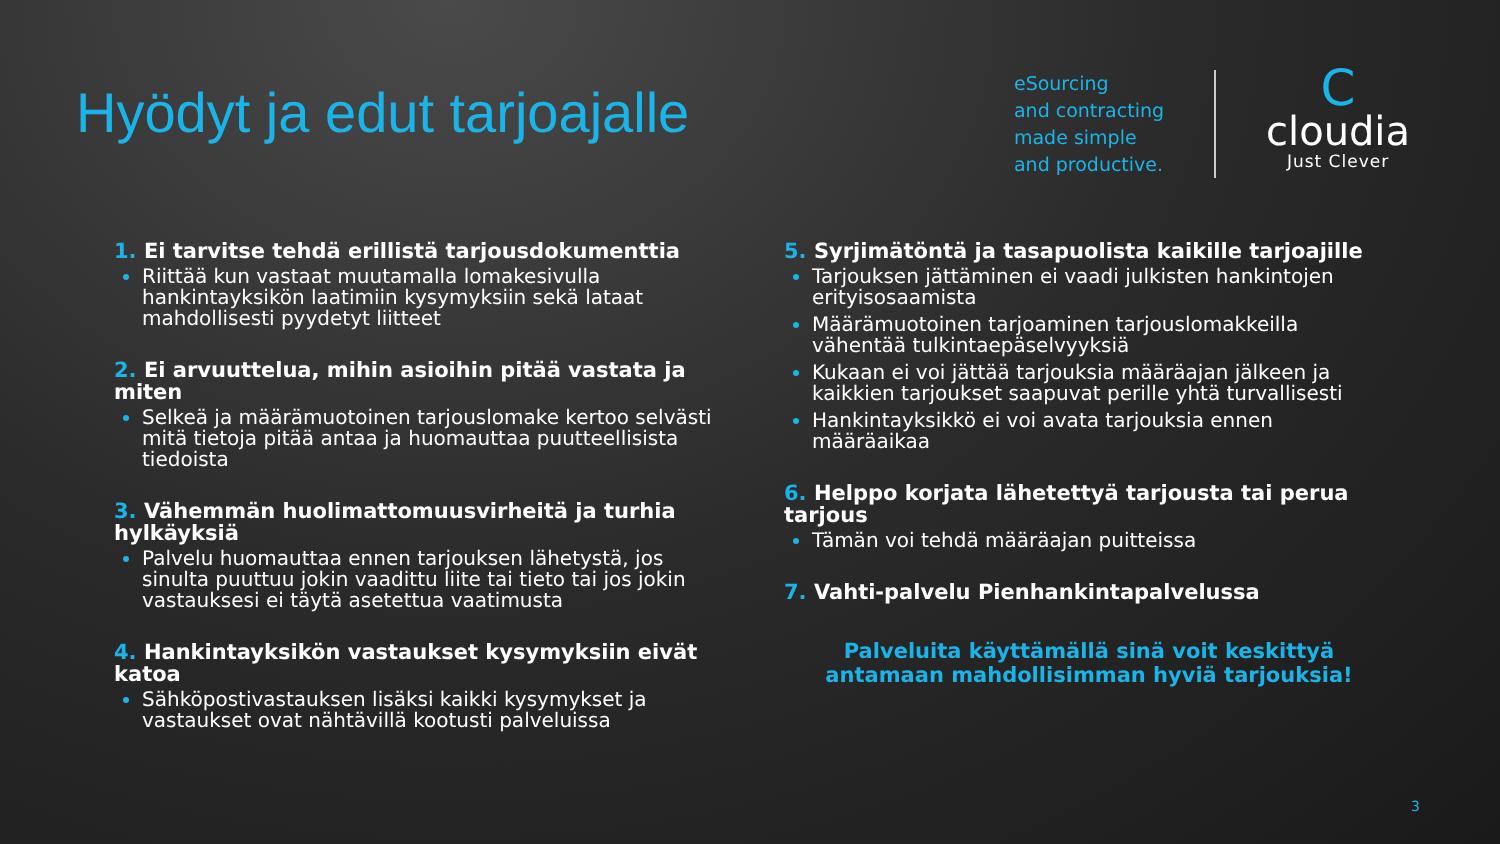Hyödyt ja edut tarjoajalle
eSourcing
and contracting
made simple
and productive.
C
cloudia
Just Clever
1. Ei tarvitse tehdä erillistä tarjousdokumenttia
Riittää kun vastaat muutamalla lomakesivulla hankintayksikön laatimiin kysymyksiin sekä lataat mahdollisesti pyydetyt liitteet
2. Ei arvuuttelua, mihin asioihin pitää vastata ja miten
Selkeä ja määrämuotoinen tarjouslomake kertoo selvästi mitä tietoja pitää antaa ja huomauttaa puutteellisista tiedoista
3. Vähemmän huolimattomuusvirheitä ja turhia hylkäyksiä
Palvelu huomauttaa ennen tarjouksen lähetystä, jos sinulta puuttuu jokin vaadittu liite tai tieto tai jos jokin vastauksesi ei täytä asetettua vaatimusta
4. Hankintayksikön vastaukset kysymyksiin eivät katoa
Sähköpostivastauksen lisäksi kaikki kysymykset ja vastaukset ovat nähtävillä kootusti palveluissa
5. Syrjimätöntä ja tasapuolista kaikille tarjoajille
Tarjouksen jättäminen ei vaadi julkisten hankintojen erityisosaamista
Määrämuotoinen tarjoaminen tarjouslomakkeilla vähentää tulkintaepäselvyyksiä
Kukaan ei voi jättää tarjouksia määräajan jälkeen ja kaikkien tarjoukset saapuvat perille yhtä turvallisesti
Hankintayksikkö ei voi avata tarjouksia ennen määräaikaa
6. Helppo korjata lähetettyä tarjousta tai perua tarjous
Tämän voi tehdä määräajan puitteissa
7. Vahti-palvelu Pienhankintapalvelussa
Palveluita käyttämällä sinä voit keskittyä antamaan mahdollisimman hyviä tarjouksia!
3